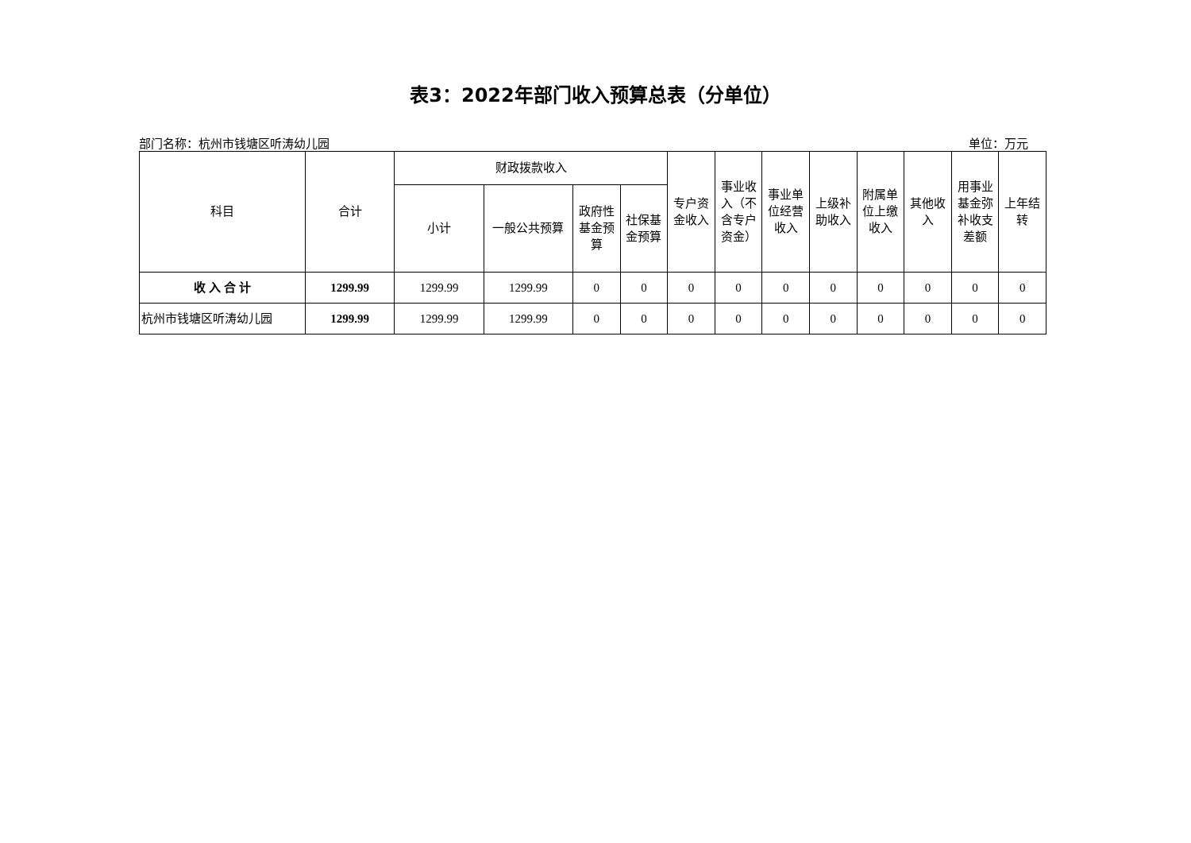表3：2022年部门收入预算总表（分单位）
部门名称：杭州市钱塘区听涛幼儿园 单位：万元
| 科目 | 合计 | 财政拨款收入 | | | | 专户资金收入 | 事业收入（不含专户资金） | 事业单位经营收入 | 上级补助收入 | 附属单位上缴收入 | 其他收入 | 用事业基金弥补收支差额 | 上年结转 |
| --- | --- | --- | --- | --- | --- | --- | --- | --- | --- | --- | --- | --- | --- |
| | | 小计 | 一般公共预算 | 政府性基金预算 | 社保基金预算 | | | | | | | | |
| 收 入 合 计 | 1299.99 | 1299.99 | 1299.99 | 0 | 0 | 0 | 0 | 0 | 0 | 0 | 0 | 0 | 0 |
| 杭州市钱塘区听涛幼儿园 | 1299.99 | 1299.99 | 1299.99 | 0 | 0 | 0 | 0 | 0 | 0 | 0 | 0 | 0 | 0 |